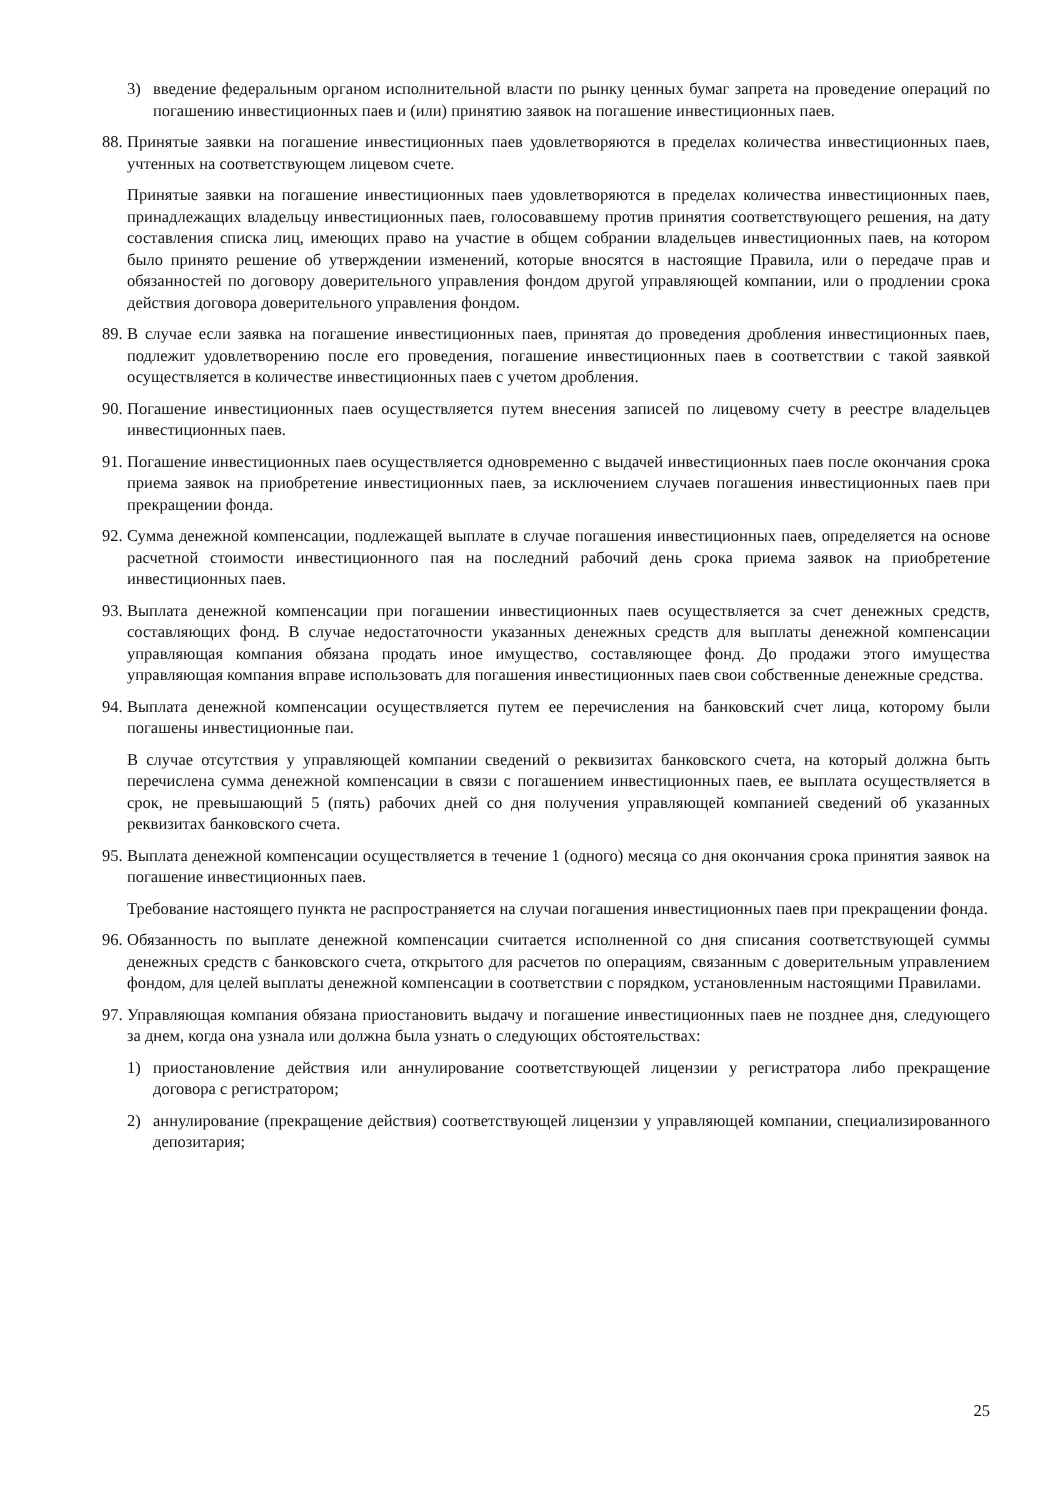3) введение федеральным органом исполнительной власти по рынку ценных бумаг запрета на проведение операций по погашению инвестиционных паев и (или) принятию заявок на погашение инвестиционных паев.
88.
Принятые заявки на погашение инвестиционных паев удовлетворяются в пределах количества инвестиционных паев, учтенных на соответствующем лицевом счете.
Принятые заявки на погашение инвестиционных паев удовлетворяются в пределах количества инвестиционных паев, принадлежащих владельцу инвестиционных паев, голосовавшему против принятия соответствующего решения, на дату составления списка лиц, имеющих право на участие в общем собрании владельцев инвестиционных паев, на котором было принято решение об утверждении изменений, которые вносятся в настоящие Правила, или о передаче прав и обязанностей по договору доверительного управления фондом другой управляющей компании, или о продлении срока действия договора доверительного управления фондом.
89.
В случае если заявка на погашение инвестиционных паев, принятая до проведения дробления инвестиционных паев, подлежит удовлетворению после его проведения, погашение инвестиционных паев в соответствии с такой заявкой осуществляется в количестве инвестиционных паев с учетом дробления.
90.
Погашение инвестиционных паев осуществляется путем внесения записей по лицевому счету в реестре владельцев инвестиционных паев.
91.
Погашение инвестиционных паев осуществляется одновременно с выдачей инвестиционных паев после окончания срока приема заявок на приобретение инвестиционных паев, за исключением случаев погашения инвестиционных паев при прекращении фонда.
92.
Сумма денежной компенсации, подлежащей выплате в случае погашения инвестиционных паев, определяется на основе расчетной стоимости инвестиционного пая на последний рабочий день срока приема заявок на приобретение инвестиционных паев.
93.
Выплата денежной компенсации при погашении инвестиционных паев осуществляется за счет денежных средств, составляющих фонд. В случае недостаточности указанных денежных средств для выплаты денежной компенсации управляющая компания обязана продать иное имущество, составляющее фонд. До продажи этого имущества управляющая компания вправе использовать для погашения инвестиционных паев свои собственные денежные средства.
94.
Выплата денежной компенсации осуществляется путем ее перечисления на банковский счет лица, которому были погашены инвестиционные паи.
В случае отсутствия у управляющей компании сведений о реквизитах банковского счета, на который должна быть перечислена сумма денежной компенсации в связи с погашением инвестиционных паев, ее выплата осуществляется в срок, не превышающий 5 (пять) рабочих дней со дня получения управляющей компанией сведений об указанных реквизитах банковского счета.
95.
Выплата денежной компенсации осуществляется в течение 1 (одного) месяца со дня окончания срока принятия заявок на погашение инвестиционных паев.
Требование настоящего пункта не распространяется на случаи погашения инвестиционных паев при прекращении фонда.
96.
Обязанность по выплате денежной компенсации считается исполненной со дня списания соответствующей суммы денежных средств с банковского счета, открытого для расчетов по операциям, связанным с доверительным управлением фондом, для целей выплаты денежной компенсации в соответствии с порядком, установленным настоящими Правилами.
97.
Управляющая компания обязана приостановить выдачу и погашение инвестиционных паев не позднее дня, следующего за днем, когда она узнала или должна была узнать о следующих обстоятельствах:
1) приостановление действия или аннулирование соответствующей лицензии у регистратора либо прекращение договора с регистратором;
2) аннулирование (прекращение действия) соответствующей лицензии у управляющей компании, специализированного депозитария;
25